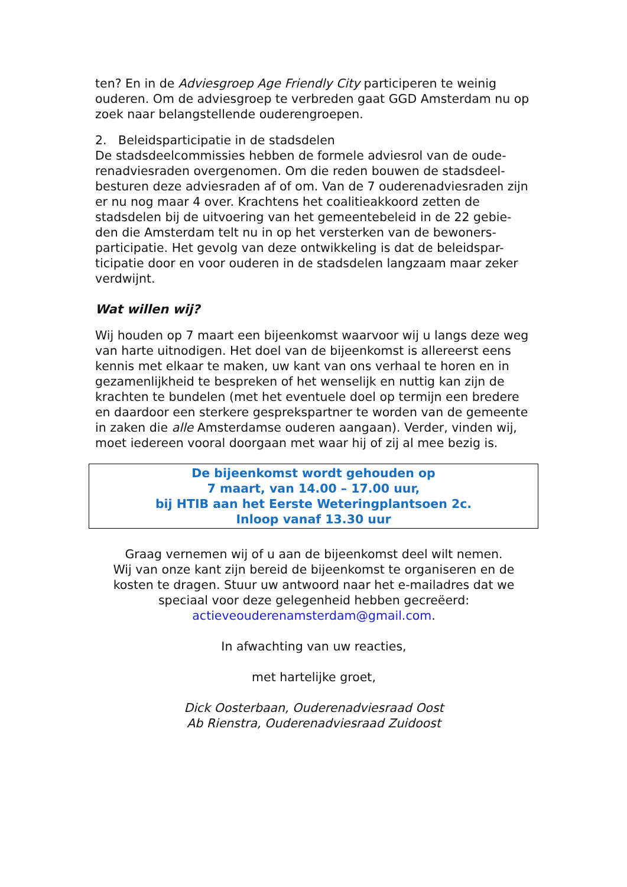ten? En in de Adviesgroep Age Friendly City participeren te weinig ouderen. Om de adviesgroep te verbreden gaat GGD Amsterdam nu op zoek naar belangstellende ouderengroepen.
2. Beleidsparticipatie in de stadsdelen
De stadsdeelcommissies hebben de formele adviesrol van de oude-renadviesraden overgenomen. Om die reden bouwen de stadsdeel-besturen deze adviesraden af of om. Van de 7 ouderenadviesraden zijn er nu nog maar 4 over. Krachtens het coalitieakkoord zetten de stadsdelen bij de uitvoering van het gemeentebeleid in de 22 gebie-den die Amsterdam telt nu in op het versterken van de bewoners-participatie. Het gevolg van deze ontwikkeling is dat de beleidspar-ticipatie door en voor ouderen in de stadsdelen langzaam maar zeker verdwijnt.
Wat willen wij?
Wij houden op 7 maart een bijeenkomst waarvoor wij u langs deze weg van harte uitnodigen. Het doel van de bijeenkomst is allereerst eens kennis met elkaar te maken, uw kant van ons verhaal te horen en in gezamenlijkheid te bespreken of het wenselijk en nuttig kan zijn de krachten te bundelen (met het eventuele doel op termijn een bredere en daardoor een sterkere gesprekspartner te worden van de gemeente in zaken die alle Amsterdamse ouderen aangaan). Verder, vinden wij, moet iedereen vooral doorgaan met waar hij of zij al mee bezig is.
De bijeenkomst wordt gehouden op
7 maart, van 14.00 – 17.00 uur,
bij HTIB aan het Eerste Weteringplantsoen 2c.
Inloop vanaf 13.30 uur
Graag vernemen wij of u aan de bijeenkomst deel wilt nemen.
Wij van onze kant zijn bereid de bijeenkomst te organiseren en de kosten te dragen. Stuur uw antwoord naar het e-mailadres dat we speciaal voor deze gelegenheid hebben gecreëerd:
actieveouderenamsterdam@gmail.com.
In afwachting van uw reacties,
met hartelijke groet,
Dick Oosterbaan, Ouderenadviesraad Oost
Ab Rienstra, Ouderenadviesraad Zuidoost